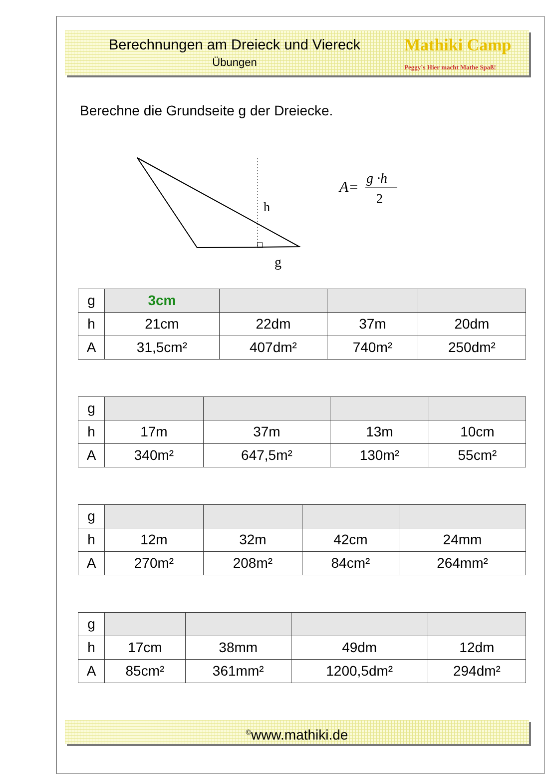Berechnungen am Dreieck und Viereck
Übungen
Mathiki Camp Peggy´s Hier macht Mathe Spaß!
Berechne die Grundseite g der Dreiecke.
h
g
A=
g ·h
2
| g | 3cm | | | |
| h | 21cm | 22dm | 37m | 20dm |
| A | 31,5cm² | 407dm² | 740m² | 250dm² |
| g | | | | |
| h | 17m | 37m | 13m | 10cm |
| A | 340m² | 647,5m² | 130m² | 55cm² |
| g | | | | |
| h | 12m | 32m | 42cm | 24mm |
| A | 270m² | 208m² | 84cm² | 264mm² |
| g | | | | |
| h | 17cm | 38mm | 49dm | 12dm |
| A | 85cm² | 361mm² | 1200,5dm² | 294dm² |
<sup>©</sup>www.mathiki.de